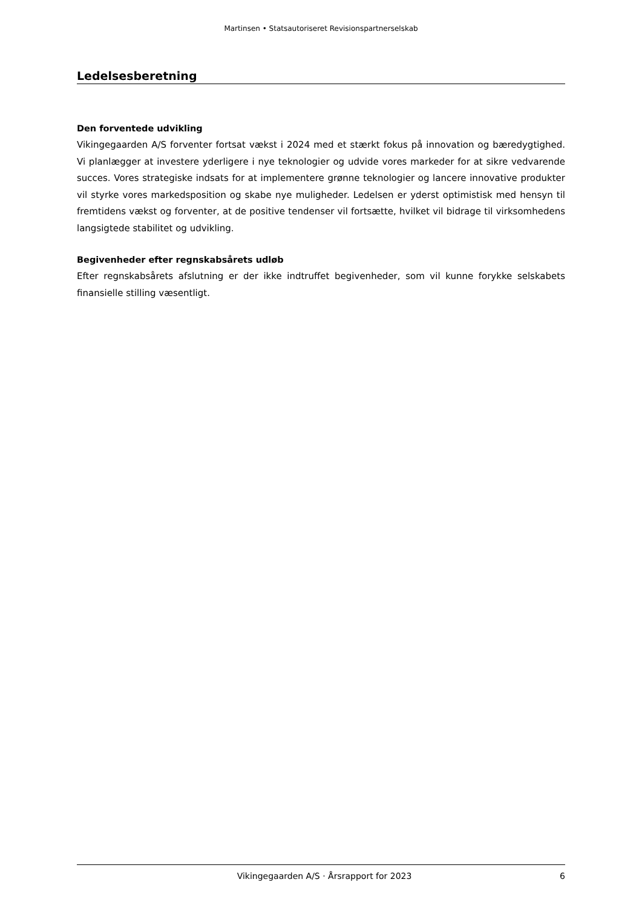Martinsen • Statsautoriseret Revisionspartnerselskab
Ledelsesberetning
Den forventede udvikling
Vikingegaarden A/S forventer fortsat vækst i 2024 med et stærkt fokus på innovation og bæredygtighed. Vi planlægger at investere yderligere i nye teknologier og udvide vores markeder for at sikre vedvarende succes. Vores strategiske indsats for at implementere grønne teknologier og lancere innovative produkter vil styrke vores markedsposition og skabe nye muligheder. Ledelsen er yderst optimistisk med hensyn til fremtidens vækst og forventer, at de positive tendenser vil fortsætte, hvilket vil bidrage til virksomhedens langsigtede stabilitet og udvikling.
Begivenheder efter regnskabsårets udløb
Efter regnskabsårets afslutning er der ikke indtruffet begivenheder, som vil kunne forykke selskabets finansielle stilling væsentligt.
Vikingegaarden A/S · Årsrapport for 2023 6